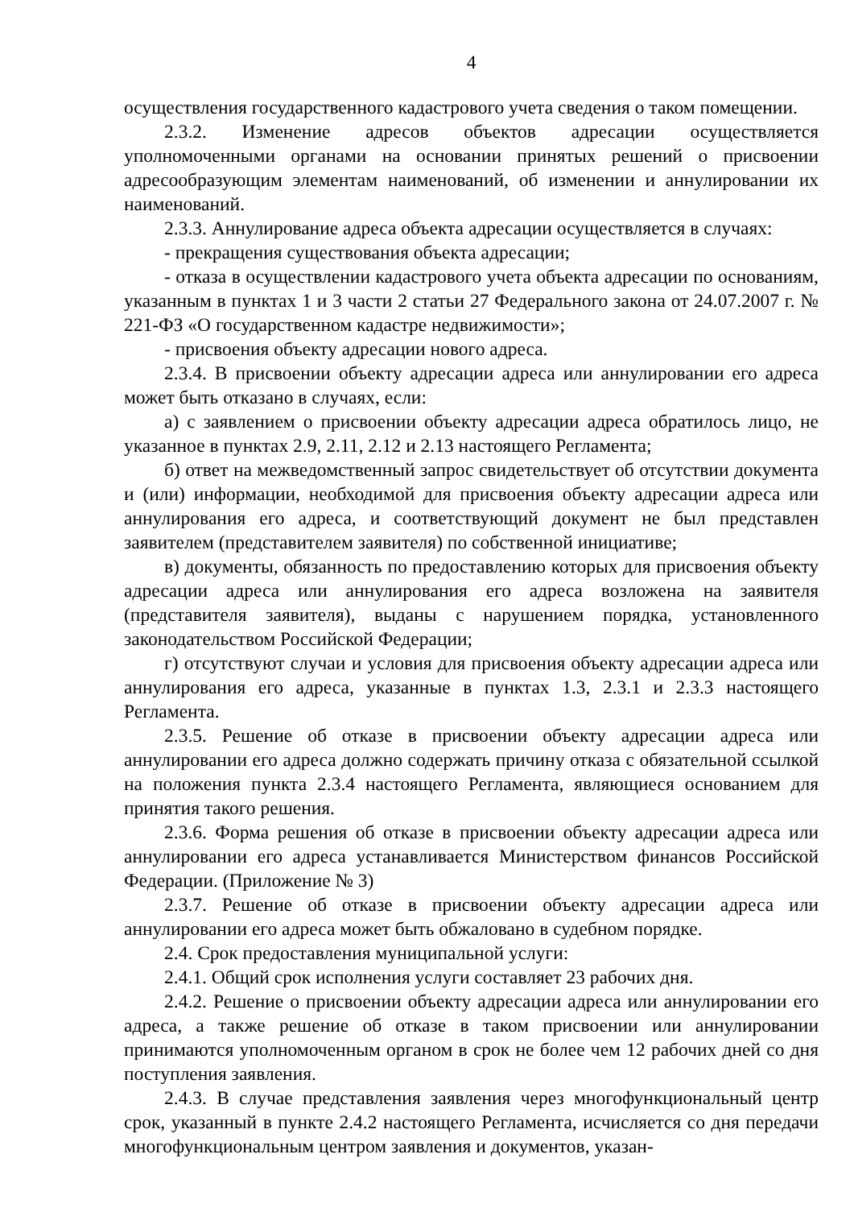4
осуществления государственного кадастрового учета сведения о таком помещении.
2.3.2. Изменение адресов объектов адресации осуществляется уполномоченными органами на основании принятых решений о присвоении адресообразующим элементам наименований, об изменении и аннулировании их наименований.
2.3.3. Аннулирование адреса объекта адресации осуществляется в случаях:
- прекращения существования объекта адресации;
- отказа в осуществлении кадастрового учета объекта адресации по основаниям, указанным в пунктах 1 и 3 части 2 статьи 27 Федерального закона от 24.07.2007 г. № 221-ФЗ «О государственном кадастре недвижимости»;
- присвоения объекту адресации нового адреса.
2.3.4. В присвоении объекту адресации адреса или аннулировании его адреса может быть отказано в случаях, если:
а) с заявлением о присвоении объекту адресации адреса обратилось лицо, не указанное в пунктах 2.9, 2.11, 2.12 и 2.13 настоящего Регламента;
б) ответ на межведомственный запрос свидетельствует об отсутствии документа и (или) информации, необходимой для присвоения объекту адресации адреса или аннулирования его адреса, и соответствующий документ не был представлен заявителем (представителем заявителя) по собственной инициативе;
в) документы, обязанность по предоставлению которых для присвоения объекту адресации адреса или аннулирования его адреса возложена на заявителя (представителя заявителя), выданы с нарушением порядка, установленного законодательством Российской Федерации;
г) отсутствуют случаи и условия для присвоения объекту адресации адреса или аннулирования его адреса, указанные в пунктах 1.3, 2.3.1 и 2.3.3 настоящего Регламента.
2.3.5. Решение об отказе в присвоении объекту адресации адреса или аннулировании его адреса должно содержать причину отказа с обязательной ссылкой на положения пункта 2.3.4 настоящего Регламента, являющиеся основанием для принятия такого решения.
2.3.6. Форма решения об отказе в присвоении объекту адресации адреса или аннулировании его адреса устанавливается Министерством финансов Российской Федерации. (Приложение № 3)
2.3.7. Решение об отказе в присвоении объекту адресации адреса или аннулировании его адреса может быть обжаловано в судебном порядке.
2.4. Срок предоставления муниципальной услуги:
2.4.1. Общий срок исполнения услуги составляет 23 рабочих дня.
2.4.2. Решение о присвоении объекту адресации адреса или аннулировании его адреса, а также решение об отказе в таком присвоении или аннулировании принимаются уполномоченным органом в срок не более чем 12 рабочих дней со дня поступления заявления.
2.4.3. В случае представления заявления через многофункциональный центр срок, указанный в пункте 2.4.2 настоящего Регламента, исчисляется со дня передачи многофункциональным центром заявления и документов, указан-